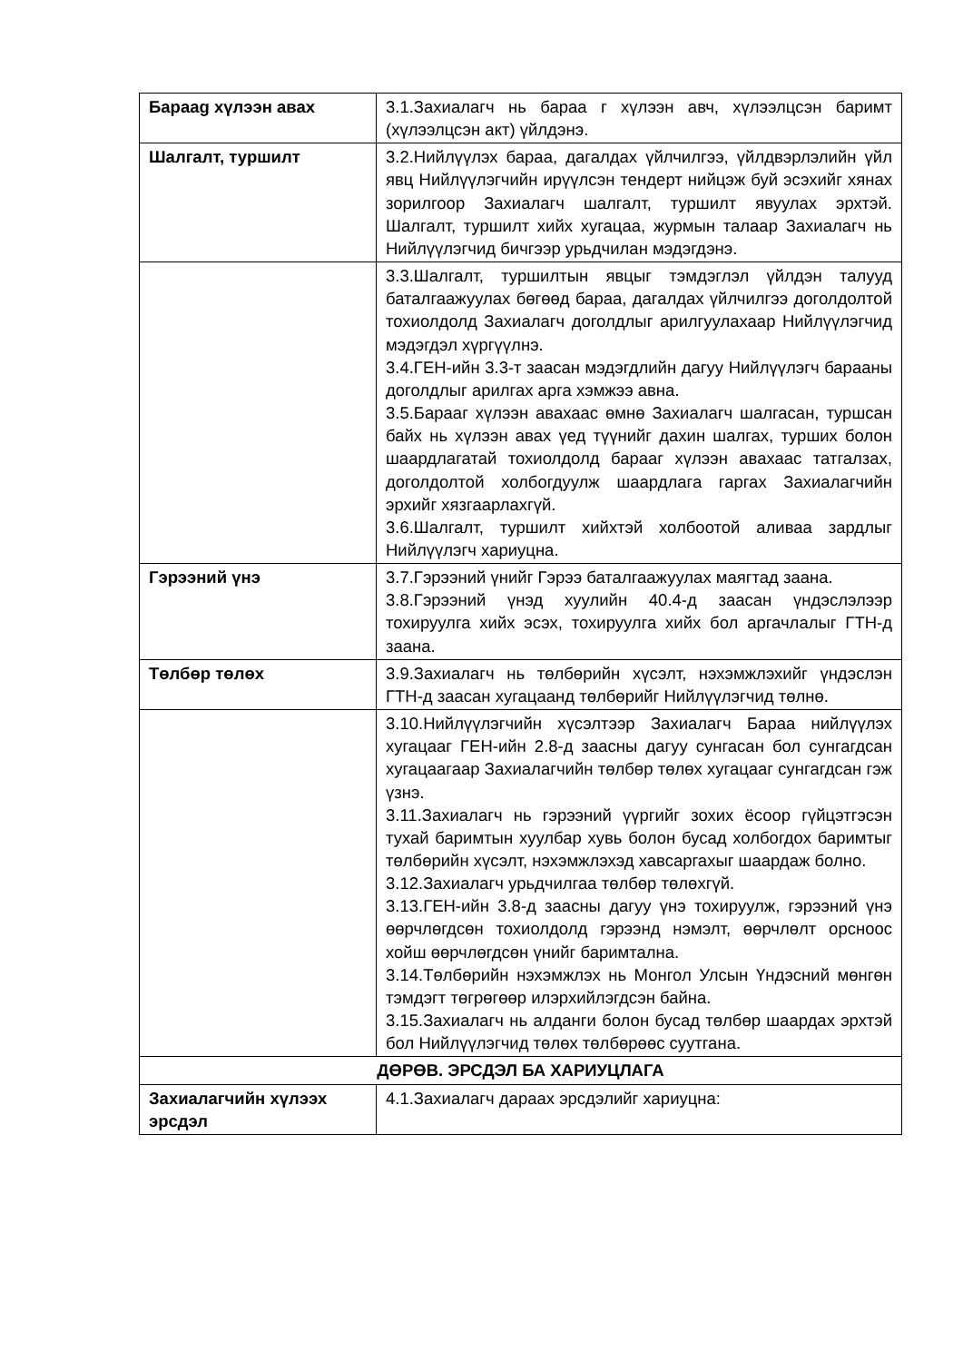| Бараag хүлээн авах | 3.1.Захиалагч нь бараа г хүлээн авч, хүлээлцсэн баримт (хүлээлцсэн акт) үйлдэнэ. |
| Шалгалт, туршилт | 3.2.Нийлүүлэх бараа, дагалдах үйлчилгээ, үйлдвэрлэлийн үйл явц Нийлүүлэгчийн ирүүлсэн тендерт нийцэж буй эсэхийг хянах зорилгоор Захиалагч шалгалт, туршилт явуулах эрхтэй. Шалгалт, туршилт хийх хугацаа, журмын талаар Захиалагч нь Нийлүүлэгчид бичгээр урьдчилан мэдэгдэнэ. |
| | 3.3.Шалгалт, туршилтын явцыг тэмдэглэл үйлдэн талууд баталгаажуулах бөгөөд бараа, дагалдах үйлчилгээ доголдолтой тохиолдолд Захиалагч доголдлыг арилгуулахаар Нийлүүлэгчид мэдэгдэл хүргүүлнэ. 3.4.ГЕН-ийн 3.3-т заасан мэдэгдлийн дагуу Нийлүүлэгч барааны доголдлыг арилгах арга хэмжээ авна. 3.5.Барааг хүлээн авахаас өмнө Захиалагч шалгасан, туршсан байх нь хүлээн авах үед түүнийг дахин шалгах, турших болон шаардлагатай тохиолдолд барааг хүлээн авахаас татгалзах, доголдолтой холбогдуулж шаардлага гаргах Захиалагчийн эрхийг хязгаарлахгүй. 3.6.Шалгалт, туршилт хийхтэй холбоотой аливаа зардлыг Нийлүүлэгч хариуцна. |
| Гэрээний үнэ | 3.7.Гэрээний үнийг Гэрээ баталгаажуулах маягтад заана. 3.8.Гэрээний үнэд хуулийн 40.4-д заасан үндэслэлээр тохируулга хийх эсэх, тохируулга хийх бол аргачлалыг ГТН-д заана. |
| Төлбөр төлөх | 3.9.Захиалагч нь төлбөрийн хүсэлт, нэхэмжлэхийг үндэслэн ГТН-д заасан хугацаанд төлбөрийг Нийлүүлэгчид төлнө. |
| | 3.10.Нийлүүлэгчийн хүсэлтээр Захиалагч Бараа нийлүүлэх хугацааг ГЕН-ийн 2.8-д заасны дагуу сунгасан бол сунгагдсан хугацаагаар Захиалагчийн төлбөр төлөх хугацааг сунгагдсан гэж үзнэ. 3.11.Захиалагч нь гэрээний үүргийг зохих ёсоор гүйцэтгэсэн тухай баримтын хуулбар хувь болон бусад холбогдох баримтыг төлбөрийн хүсэлт, нэхэмжлэхэд хавсаргахыг шаардаж болно. 3.12.Захиалагч урьдчилгаа төлбөр төлөхгүй. 3.13.ГЕН-ийн 3.8-д заасны дагуу үнэ тохируулж, гэрээний үнэ өөрчлөгдсөн тохиолдолд гэрээнд нэмэлт, өөрчлөлт орсноос хойш өөрчлөгдсөн үнийг баримтална. 3.14.Төлбөрийн нэхэмжлэх нь Монгол Улсын Үндэсний мөнгөн тэмдэгт төгрөгөөр илэрхийлэгдсэн байна. 3.15.Захиалагч нь алданги болон бусад төлбөр шаардах эрхтэй бол Нийлүүлэгчид төлөх төлбөрөөс суутгана. |
| ДӨРӨВ. ЭРСДЭЛ БА ХАРИУЦЛАГА | |
| Захиалагчийн хүлээх эрсдэл | 4.1.Захиалагч дараах эрсдэлийг хариуцна: |